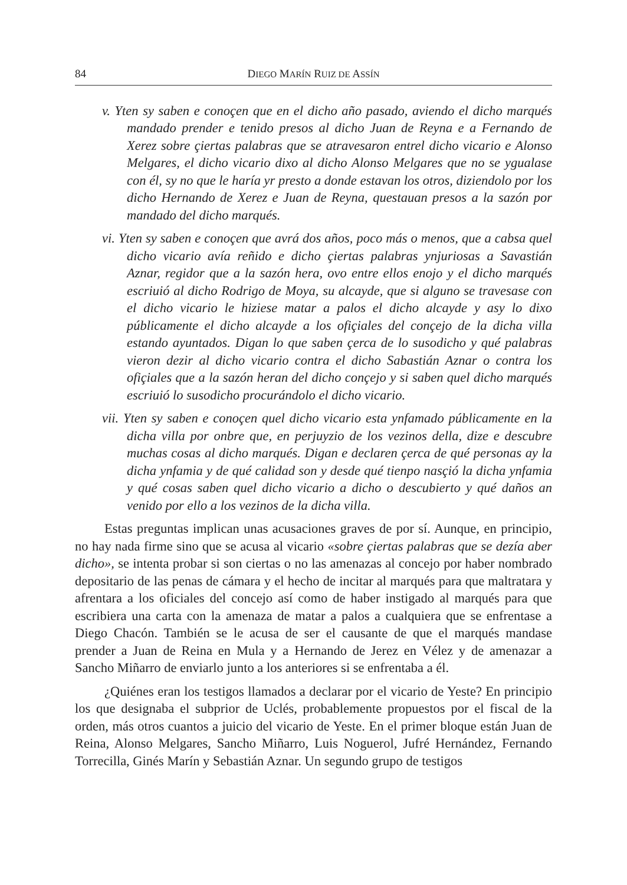84 DIEGO MARÍN RUIZ DE ASSÍN
v. Yten sy saben e conoçen que en el dicho año pasado, aviendo el dicho marqués mandado prender e tenido presos al dicho Juan de Reyna e a Fernando de Xerez sobre çiertas palabras que se atravesaron entrel dicho vicario e Alonso Melgares, el dicho vicario dixo al dicho Alonso Melgares que no se ygualase con él, sy no que le haría yr presto a donde estavan los otros, diziendolo por los dicho Hernando de Xerez e Juan de Reyna, questauan presos a la sazón por mandado del dicho marqués.
vi. Yten sy saben e conoçen que avrá dos años, poco más o menos, que a cabsa quel dicho vicario avía reñido e dicho çiertas palabras ynjuriosas a Savastián Aznar, regidor que a la sazón hera, ovo entre ellos enojo y el dicho marqués escriuió al dicho Rodrigo de Moya, su alcayde, que si alguno se travesase con el dicho vicario le hiziese matar a palos el dicho alcayde y asy lo dixo públicamente el dicho alcayde a los ofiçiales del conçejo de la dicha villa estando ayuntados. Digan lo que saben çerca de lo susodicho y qué palabras vieron dezir al dicho vicario contra el dicho Sabastián Aznar o contra los ofiçiales que a la sazón heran del dicho conçejo y si saben quel dicho marqués escriuió lo susodicho procurándolo el dicho vicario.
vii. Yten sy saben e conoçen quel dicho vicario esta ynfamado públicamente en la dicha villa por onbre que, en perjuyzio de los vezinos della, dize e descubre muchas cosas al dicho marqués. Digan e declaren çerca de qué personas ay la dicha ynfamia y de qué calidad son y desde qué tienpo nasçió la dicha ynfamia y qué cosas saben quel dicho vicario a dicho o descubierto y qué daños an venido por ello a los vezinos de la dicha villa.
Estas preguntas implican unas acusaciones graves de por sí. Aunque, en principio, no hay nada firme sino que se acusa al vicario «sobre çiertas palabras que se dezía aber dicho», se intenta probar si son ciertas o no las amenazas al concejo por haber nombrado depositario de las penas de cámara y el hecho de incitar al marqués para que maltratara y afrentara a los oficiales del concejo así como de haber instigado al marqués para que escribiera una carta con la amenaza de matar a palos a cualquiera que se enfrentase a Diego Chacón. También se le acusa de ser el causante de que el marqués mandase prender a Juan de Reina en Mula y a Hernando de Jerez en Vélez y de amenazar a Sancho Miñarro de enviarlo junto a los anteriores si se enfrentaba a él.
¿Quiénes eran los testigos llamados a declarar por el vicario de Yeste? En principio los que designaba el subprior de Uclés, probablemente propuestos por el fiscal de la orden, más otros cuantos a juicio del vicario de Yeste. En el primer bloque están Juan de Reina, Alonso Melgares, Sancho Miñarro, Luis Noguerol, Jufré Hernández, Fernando Torrecilla, Ginés Marín y Sebastián Aznar. Un segundo grupo de testigos